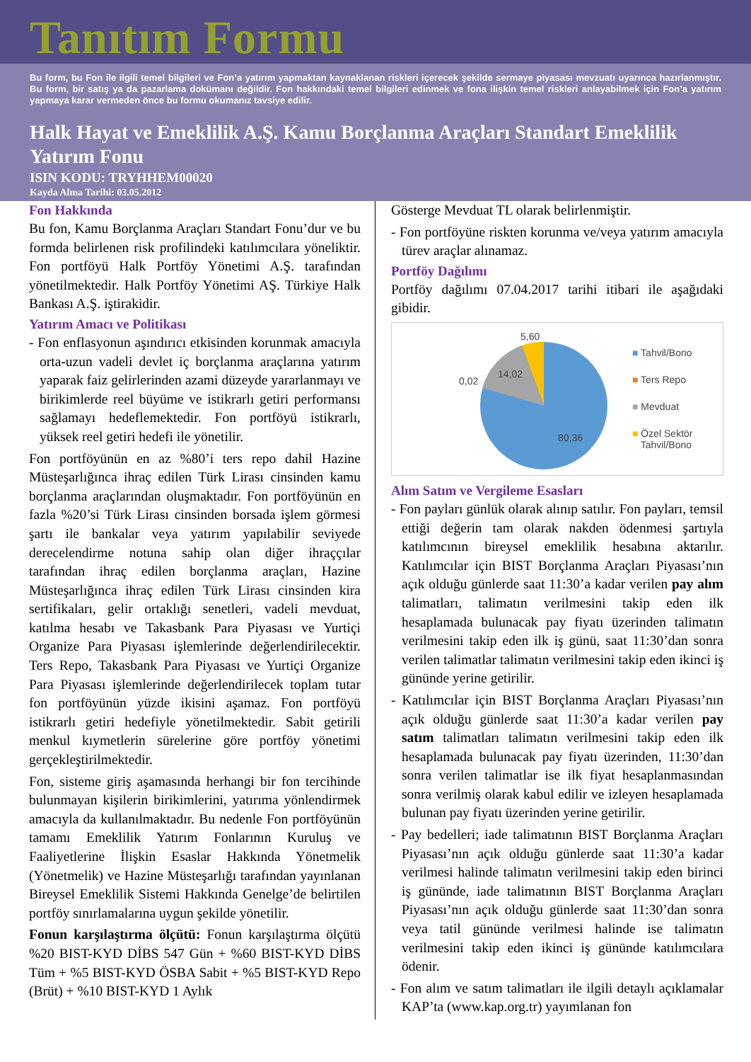Tanıtım Formu
Bu form, bu Fon ile ilgili temel bilgileri ve Fon’a yatırım yapmaktan kaynaklanan riskleri içerecek şekilde sermaye piyasası mevzuatı uyarınca hazırlanmıştır. Bu form, bir satış ya da pazarlama dokümanı değildir. Fon hakkındaki temel bilgileri edinmek ve fona ilişkin temel riskleri anlayabilmek için Fon’a yatırım yapmaya karar vermeden önce bu formu okumanız tavsiye edilir.
Halk Hayat ve Emeklilik A.Ş. Kamu Borçlanma Araçları Standart Emeklilik Yatırım Fonu
ISIN KODU: TRYHHEM00020
Kayda Alma Tarihi: 03.05.2012
Fon Hakkında
Bu fon, Kamu Borçlanma Araçları Standart Fonu’dur ve bu formda belirlenen risk profilindeki katılımcılara yöneliktir. Fon portföyü Halk Portföy Yönetimi A.Ş. tarafından yönetilmektedir. Halk Portföy Yönetimi AŞ. Türkiye Halk Bankası A.Ş. iştirakidir.
Yatırım Amacı ve Politikası
- Fon enflasyonun aşındırıcı etkisinden korunmak amacıyla orta-uzun vadeli devlet iç borçlanma araçlarına yatırım yaparak faiz gelirlerinden azami düzeyde yararlanmayı ve birikimlerde reel büyüme ve istikrarlı getiri performansı sağlamayı hedeflemektedir. Fon portföyü istikrarlı, yüksek reel getiri hedefi ile yönetilir.
Fon portföyünün en az %80’i ters repo dahil Hazine Müsteşarlığınca ihraç edilen Türk Lirası cinsinden kamu borçlanma araçlarından oluşmaktadır. Fon portföyünün en fazla %20’si Türk Lirası cinsinden borsada işlem görmesi şartı ile bankalar veya yatırım yapılabilir seviyede derecelendirme notuna sahip olan diğer ihraççılar tarafından ihraç edilen borçlanma araçları, Hazine Müsteşarlığınca ihraç edilen Türk Lirası cinsinden kira sertifikaları, gelir ortaklığı senetleri, vadeli mevduat, katılma hesabı ve Takasbank Para Piyasası ve Yurtiçi Organize Para Piyasası işlemlerinde değerlendirilecektir. Ters Repo, Takasbank Para Piyasası ve Yurtiçi Organize Para Piyasası işlemlerinde değerlendirilecek toplam tutar fon portföyünün yüzde ikisini aşamaz. Fon portföyü istikrarlı getiri hedefiyle yönetilmektedir. Sabit getirili menkul kıymetlerin sürelerine göre portföy yönetimi gerçekleştirilmektedir.
Fon, sisteme giriş aşamasında herhangi bir fon tercihinde bulunmayan kişilerin birikimlerini, yatırıma yönlendirmek amacıyla da kullanılmaktadır. Bu nedenle Fon portföyünün tamamı Emeklilik Yatırım Fonlarının Kuruluş ve Faaliyetlerine İlişkin Esaslar Hakkında Yönetmelik (Yönetmelik) ve Hazine Müsteşarlığı tarafından yayınlanan Bireysel Emeklilik Sistemi Hakkında Genelge’de belirtilen portföy sınırlamalarına uygun şekilde yönetilir.
Fonun karşılaştırma ölçütü: Fonun karşılaştırma ölçütü %20 BIST-KYD DİBS 547 Gün + %60 BIST-KYD DİBS Tüm + %5 BIST-KYD ÖSBA Sabit + %5 BIST-KYD Repo (Brüt) + %10 BIST-KYD 1 Aylık
Gösterge Mevduat TL olarak belirlenmiştir.
- Fon portföyüne riskten korunma ve/veya yatırım amacıyla türev araçlar alınamaz.
Portföy Dağılımı
Portföy dağılımı 07.04.2017 tarihi itibari ile aşağıdaki gibidir.
5,60
14,02
0,02
80,36
■ Tahvil/Bono
■ Ters Repo
■ Mevduat
■ Özel Sektör
Tahvil/Bono
Alım Satım ve Vergileme Esasları
- Fon payları günlük olarak alınıp satılır. Fon payları, temsil ettiği değerin tam olarak nakden ödenmesi şartıyla katılımcının bireysel emeklilik hesabına aktarılır. Katılımcılar için BIST Borçlanma Araçları Piyasası’nın açık olduğu günlerde saat 11:30’a kadar verilen pay alım talimatları, talimatın verilmesini takip eden ilk hesaplamada bulunacak pay fiyatı üzerinden talimatın verilmesini takip eden ilk iş günü, saat 11:30’dan sonra verilen talimatlar talimatın verilmesini takip eden ikinci iş gününde yerine getirilir.
- Katılımcılar için BIST Borçlanma Araçları Piyasası’nın açık olduğu günlerde saat 11:30’a kadar verilen pay satım talimatları talimatın verilmesini takip eden ilk hesaplamada bulunacak pay fiyatı üzerinden, 11:30’dan sonra verilen talimatlar ise ilk fiyat hesaplanmasından sonra verilmiş olarak kabul edilir ve izleyen hesaplamada bulunan pay fiyatı üzerinden yerine getirilir.
- Pay bedelleri; iade talimatının BIST Borçlanma Araçları Piyasası’nın açık olduğu günlerde saat 11:30’a kadar verilmesi halinde talimatın verilmesini takip eden birinci iş gününde, iade talimatının BIST Borçlanma Araçları Piyasası’nın açık olduğu günlerde saat 11:30’dan sonra veya tatil gününde verilmesi halinde ise talimatın verilmesini takip eden ikinci iş gününde katılımcılara ödenir.
- Fon alım ve satım talimatları ile ilgili detaylı açıklamalar KAP’ta (www.kap.org.tr) yayımlanan fon